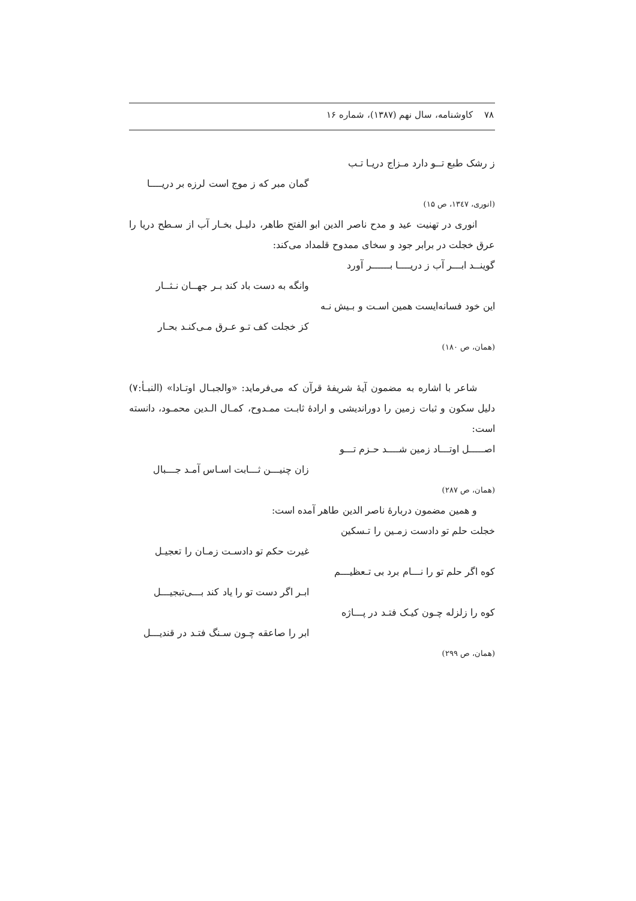۷۸ کاوشنامه، سال نهم (۱۳۸۷)، شماره ۱۶
ز رشک طبع تــو دارد مـزاج دریـا تـب
گمان مبر که ز موج است لرزه بر دریــــا
(انوری، ۱۳٤۷، ص ۱۵)
انوری در تهنیت عید و مدح ناصر الدین ابو الفتح طاهر، دلیـل بخـار آب از سـطح دریا را عرق خجلت در برابر جود و سخای ممدوح قلمداد می‌کند:
گوینــد ابـــر آب ز دریــــا بــــــر آورد
وانگه به دست باد کند بـر جهــان نـثــار
این خود فسانه‌ایست همین اسـت و بـیش نـه
کز خجلت کف تـو عـرق مـی‌کنـد بحـار
(همان، ص ۱۸۰)
شاعر با اشاره به مضمون آیهٔ شریفهٔ قرآن که می‌فرماید: «والجبـال اوتـادا» (النبـأ:۷) دلیل سکون و ثبات زمین را دوراندیشی و ارادهٔ ثابـت ممـدوح، کمـال الـدین محمـود، دانسته است:
اصـــــل اوتـــاد زمین شــــد حـزم تـــو
زان چنیـــن ثـــابت اسـاس آمـد جـــبال
(همان، ص ۲۸۷)
و همین مضمون دربارهٔ ناصر الدین طاهر آمده است:
خجلت حلم تو دادست زمـین را تـسکین
غیرت حکم تو دادسـت زمـان را تعجیـل
کوه اگر حلم تو را نـــام برد بی تـعظیـــم
ابـر اگر دست تو را یاد کند بـــی‌تبجیـــل
کوه را زلزله چـون کیـک فتـد در پـــاژه
ابر را صاعقه چـون سـنگ فتـد در قندیـــل
(همان، ص ۲۹۹)